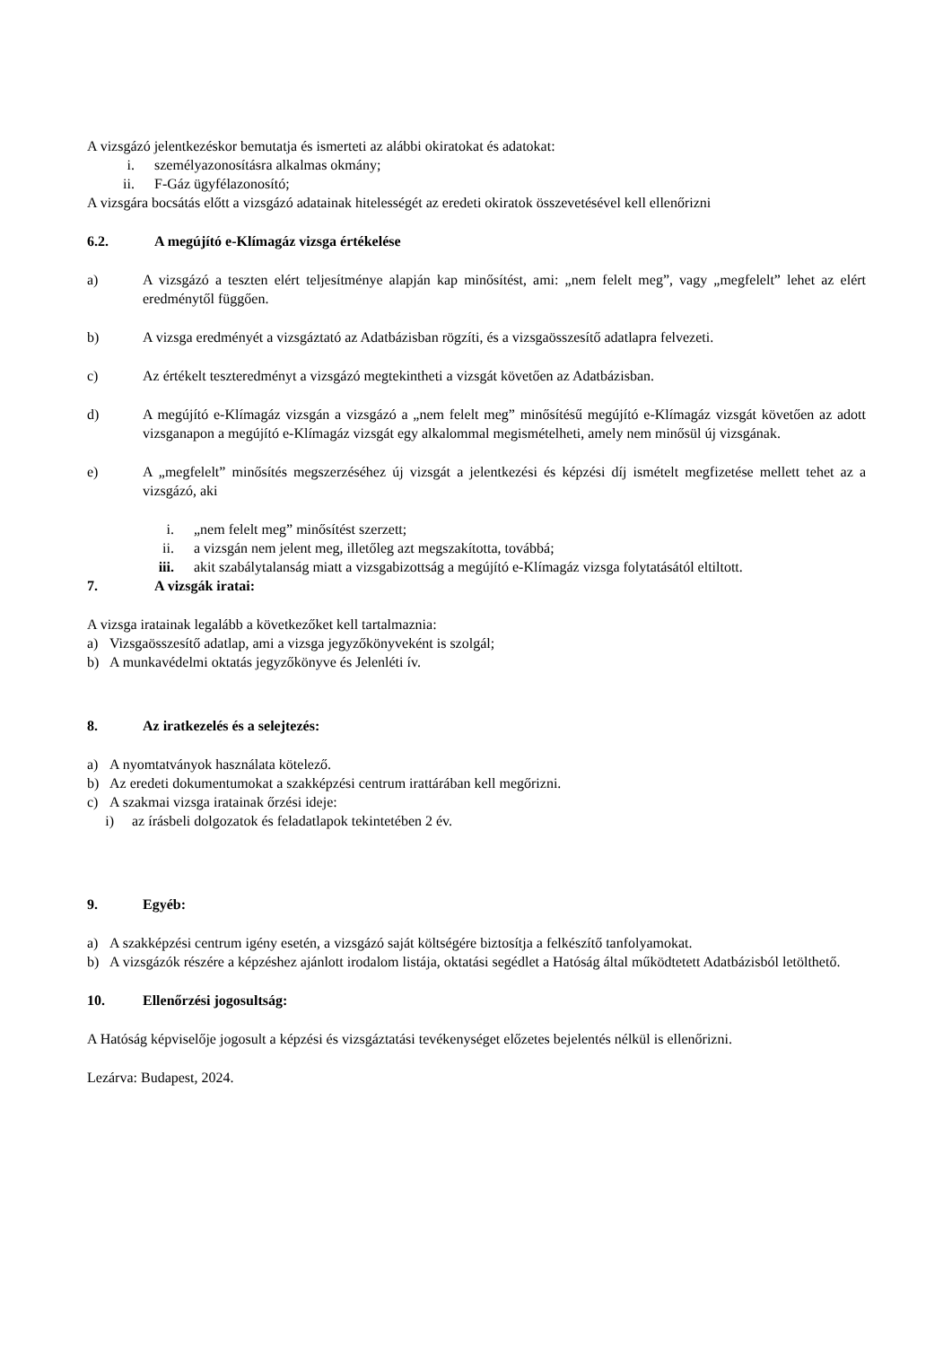A vizsgázó jelentkezéskor bemutatja és ismerteti az alábbi okiratokat és adatokat:
i. személyazonosításra alkalmas okmány;
ii. F-Gáz ügyfélazonosító;
A vizsgára bocsátás előtt a vizsgázó adatainak hitelességét az eredeti okiratok összevetésével kell ellenőrizni
6.2. A megújító e-Klímagáz vizsga értékelése
a) A vizsgázó a teszten elért teljesítménye alapján kap minősítést, ami: „nem felelt meg”, vagy „megfelelt” lehet az elért eredménytől függően.
b) A vizsga eredményét a vizsgáztató az Adatbázisban rögzíti, és a vizsgaösszesítő adatlapra felvezeti.
c) Az értékelt teszteredményt a vizsgázó megtekintheti a vizsgát követően az Adatbázisban.
d) A megújító e-Klímagáz vizsgán a vizsgázó a „nem felelt meg” minősítésű megújító e-Klímagáz vizsgát követően az adott vizsganapon a megújító e-Klímagáz vizsgát egy alkalommal megismételheti, amely nem minősül új vizsgának.
e) A „megfelelt” minősítés megszerzéséhez új vizsgát a jelentkezési és képzési díj ismételt megfizetése mellett tehet az a vizsgázó, aki
i. „nem felelt meg” minősítést szerzett;
ii. a vizsgán nem jelent meg, illetőleg azt megszakította, továbbá;
iii. akit szabálytalanság miatt a vizsgabizottság a megújító e-Klímagáz vizsga folytatásától eltiltott.
7. A vizsgák iratai:
A vizsga iratainak legalább a következőket kell tartalmaznia:
a) Vizsgaösszesítő adatlap, ami a vizsga jegyzőkönyveként is szolgál;
b) A munkavédelmi oktatás jegyzőkönyve és Jelenléti ív.
8. Az iratkezelés és a selejtezés:
a) A nyomtatványok használata kötelező.
b) Az eredeti dokumentumokat a szakképzési centrum irattárában kell megőrizni.
c) A szakmai vizsga iratainak őrzési ideje:
i) az írásbeli dolgozatok és feladatlapok tekintetében 2 év.
9. Egyéb:
a) A szakképzési centrum igény esetén, a vizsgázó saját költségére biztosítja a felkészítő tanfolyamokat.
b) A vizsgázók részére a képzéshez ajánlott irodalom listája, oktatási segédlet a Hatóság által működtetett Adatbázisból letölthető.
10. Ellenőrzési jogosultság:
A Hatóság képviselője jogosult a képzési és vizsgáztatási tevékenységet előzetes bejelentés nélkül is ellenőrizni.
Lezárva: Budapest, 2024.